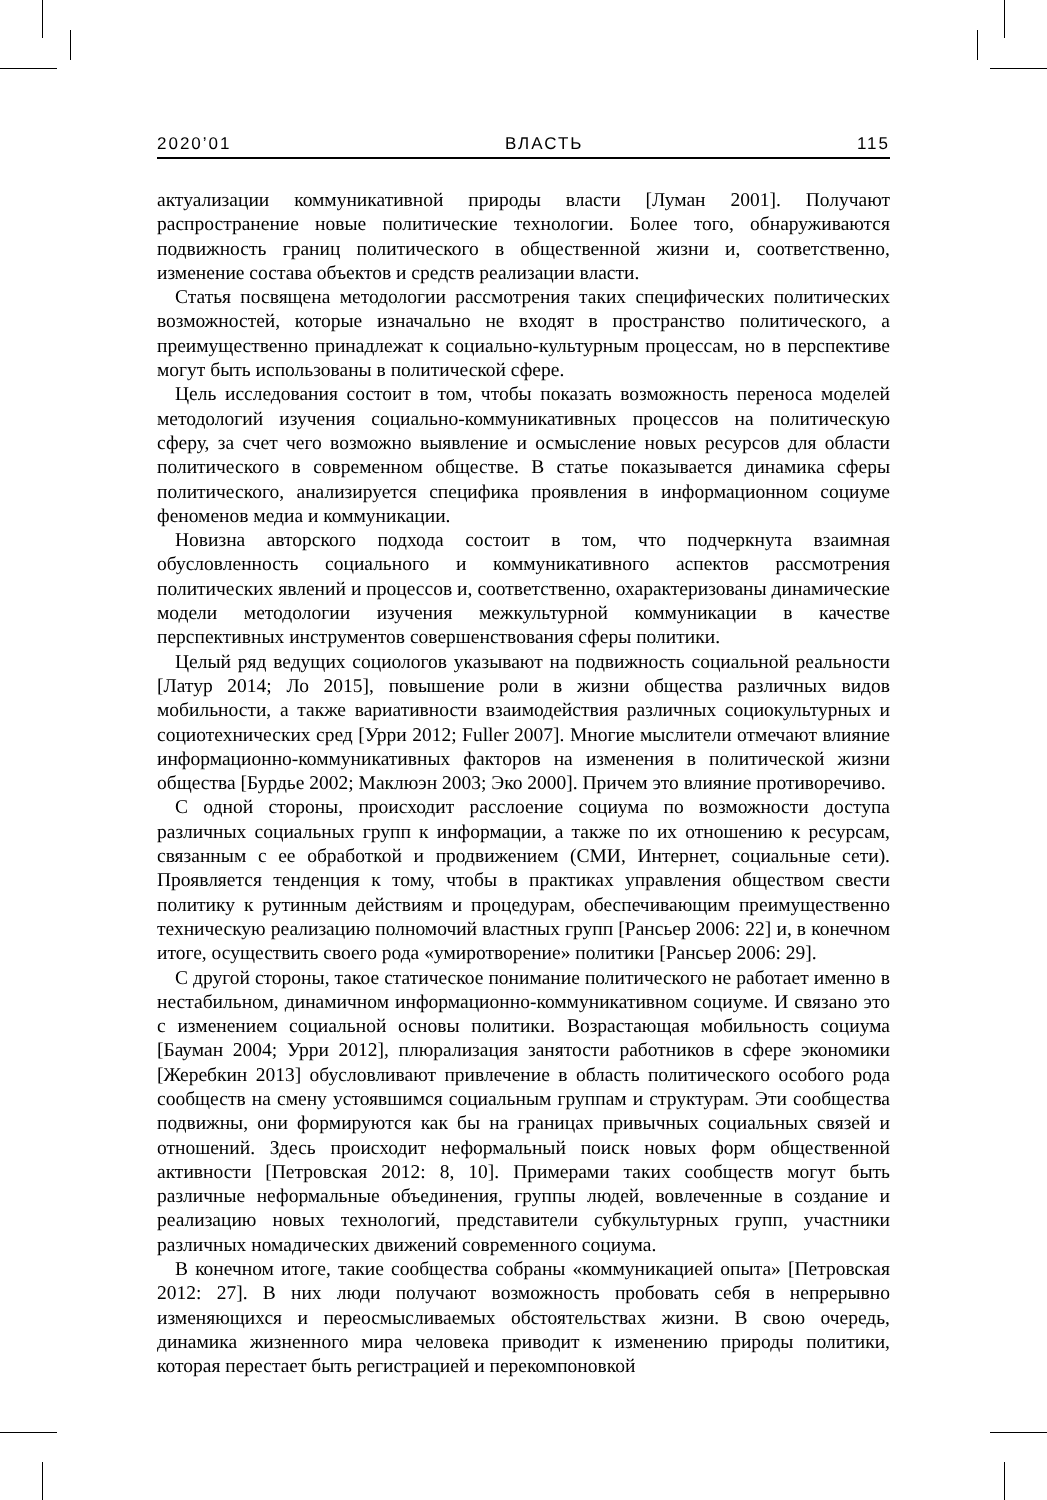2020’01 ВЛАСТЬ 115
актуализации коммуникативной природы власти [Луман 2001]. Получают распространение новые политические технологии. Более того, обнаруживаются подвижность границ политического в общественной жизни и, соответственно, изменение состава объектов и средств реализации власти.
Статья посвящена методологии рассмотрения таких специфических политических возможностей, которые изначально не входят в пространство политического, а преимущественно принадлежат к социально-культурным процессам, но в перспективе могут быть использованы в политической сфере.
Цель исследования состоит в том, чтобы показать возможность переноса моделей методологий изучения социально-коммуникативных процессов на политическую сферу, за счет чего возможно выявление и осмысление новых ресурсов для области политического в современном обществе. В статье показывается динамика сферы политического, анализируется специфика проявления в информационном социуме феноменов медиа и коммуникации.
Новизна авторского подхода состоит в том, что подчеркнута взаимная обусловленность социального и коммуникативного аспектов рассмотрения политических явлений и процессов и, соответственно, охарактеризованы динамические модели методологии изучения межкультурной коммуникации в качестве перспективных инструментов совершенствования сферы политики.
Целый ряд ведущих социологов указывают на подвижность социальной реальности [Латур 2014; Ло 2015], повышение роли в жизни общества различных видов мобильности, а также вариативности взаимодействия различных социокультурных и социотехнических сред [Урри 2012; Fuller 2007]. Многие мыслители отмечают влияние информационно-коммуникативных факторов на изменения в политической жизни общества [Бурдье 2002; Маклюэн 2003; Эко 2000]. Причем это влияние противоречиво.
С одной стороны, происходит расслоение социума по возможности доступа различных социальных групп к информации, а также по их отношению к ресурсам, связанным с ее обработкой и продвижением (СМИ, Интернет, социальные сети). Проявляется тенденция к тому, чтобы в практиках управления обществом свести политику к рутинным действиям и процедурам, обеспечивающим преимущественно техническую реализацию полномочий властных групп [Рансьер 2006: 22] и, в конечном итоге, осуществить своего рода «умиротворение» политики [Рансьер 2006: 29].
С другой стороны, такое статическое понимание политического не работает именно в нестабильном, динамичном информационно-коммуникативном социуме. И связано это с изменением социальной основы политики. Возрастающая мобильность социума [Бауман 2004; Урри 2012], плюрализация занятости работников в сфере экономики [Жеребкин 2013] обусловливают привлечение в область политического особого рода сообществ на смену устоявшимся социальным группам и структурам. Эти сообщества подвижны, они формируются как бы на границах привычных социальных связей и отношений. Здесь происходит неформальный поиск новых форм общественной активности [Петровская 2012: 8, 10]. Примерами таких сообществ могут быть различные неформальные объединения, группы людей, вовлеченные в создание и реализацию новых технологий, представители субкультурных групп, участники различных номадических движений современного социума.
В конечном итоге, такие сообщества собраны «коммуникацией опыта» [Петровская 2012: 27]. В них люди получают возможность пробовать себя в непрерывно изменяющихся и переосмысливаемых обстоятельствах жизни. В свою очередь, динамика жизненного мира человека приводит к изменению природы политики, которая перестает быть регистрацией и перекомпоновкой